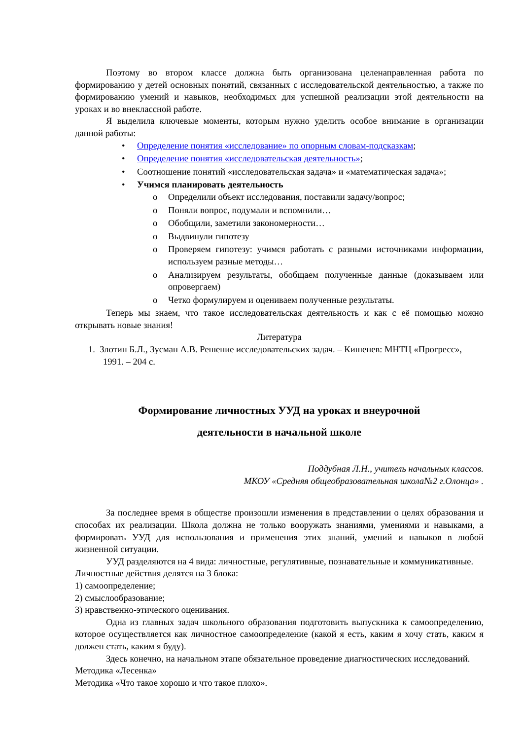Поэтому во втором классе должна быть организована целенаправленная работа по формированию у детей основных понятий, связанных с исследовательской деятельностью, а также по формированию умений и навыков, необходимых для успешной реализации этой деятельности на уроках и во внеклассной работе.
Я выделила ключевые моменты, которым нужно уделить особое внимание в организации данной работы:
• Определение понятия «исследование» по опорным словам-подсказкам;
• Определение понятия «исследовательская деятельность»;
• Соотношение понятий «исследовательская задача» и «математическая задача»;
• Учимся планировать деятельность
o Определили объект исследования, поставили задачу/вопрос;
o Поняли вопрос, подумали и вспомнили…
o Обобщили, заметили закономерности…
o Выдвинули гипотезу
o Проверяем гипотезу: учимся работать с разными источниками информации, используем разные методы…
o Анализируем результаты, обобщаем полученные данные (доказываем или опровергаем)
o Четко формулируем и оцениваем полученные результаты.
Теперь мы знаем, что такое исследовательская деятельность и как с её помощью можно открывать новые знания!
Литература
1. Злотин Б.Л., Зусман А.В. Решение исследовательских задач. – Кишенев: МНТЦ «Прогресс», 1991. – 204 с.
Формирование личностных УУД на уроках и внеурочной
деятельности в начальной школе
Поддубная Л.Н., учитель начальных классов.
МКОУ «Средняя общеобразовательная школа№2 г.Олонца» .
За последнее время в обществе произошли изменения в представлении о целях образования и способах их реализации. Школа должна не только вооружать знаниями, умениями и навыками, а формировать УУД для использования и применения этих знаний, умений и навыков в любой жизненной ситуации.
УУД разделяются на 4 вида: личностные, регулятивные, познавательные и коммуникативные.
Личностные действия делятся на 3 блока:
1) самоопределение;
2) смыслообразование;
3) нравственно-этического оценивания.
Одна из главных задач школьного образования подготовить выпускника к самоопределению, которое осуществляется как личностное самоопределение (какой я есть, каким я хочу стать, каким я должен стать, каким я буду).
Здесь конечно, на начальном этапе обязательное проведение диагностических исследований.
Методика «Лесенка»
Методика «Что такое хорошо и что такое плохо».